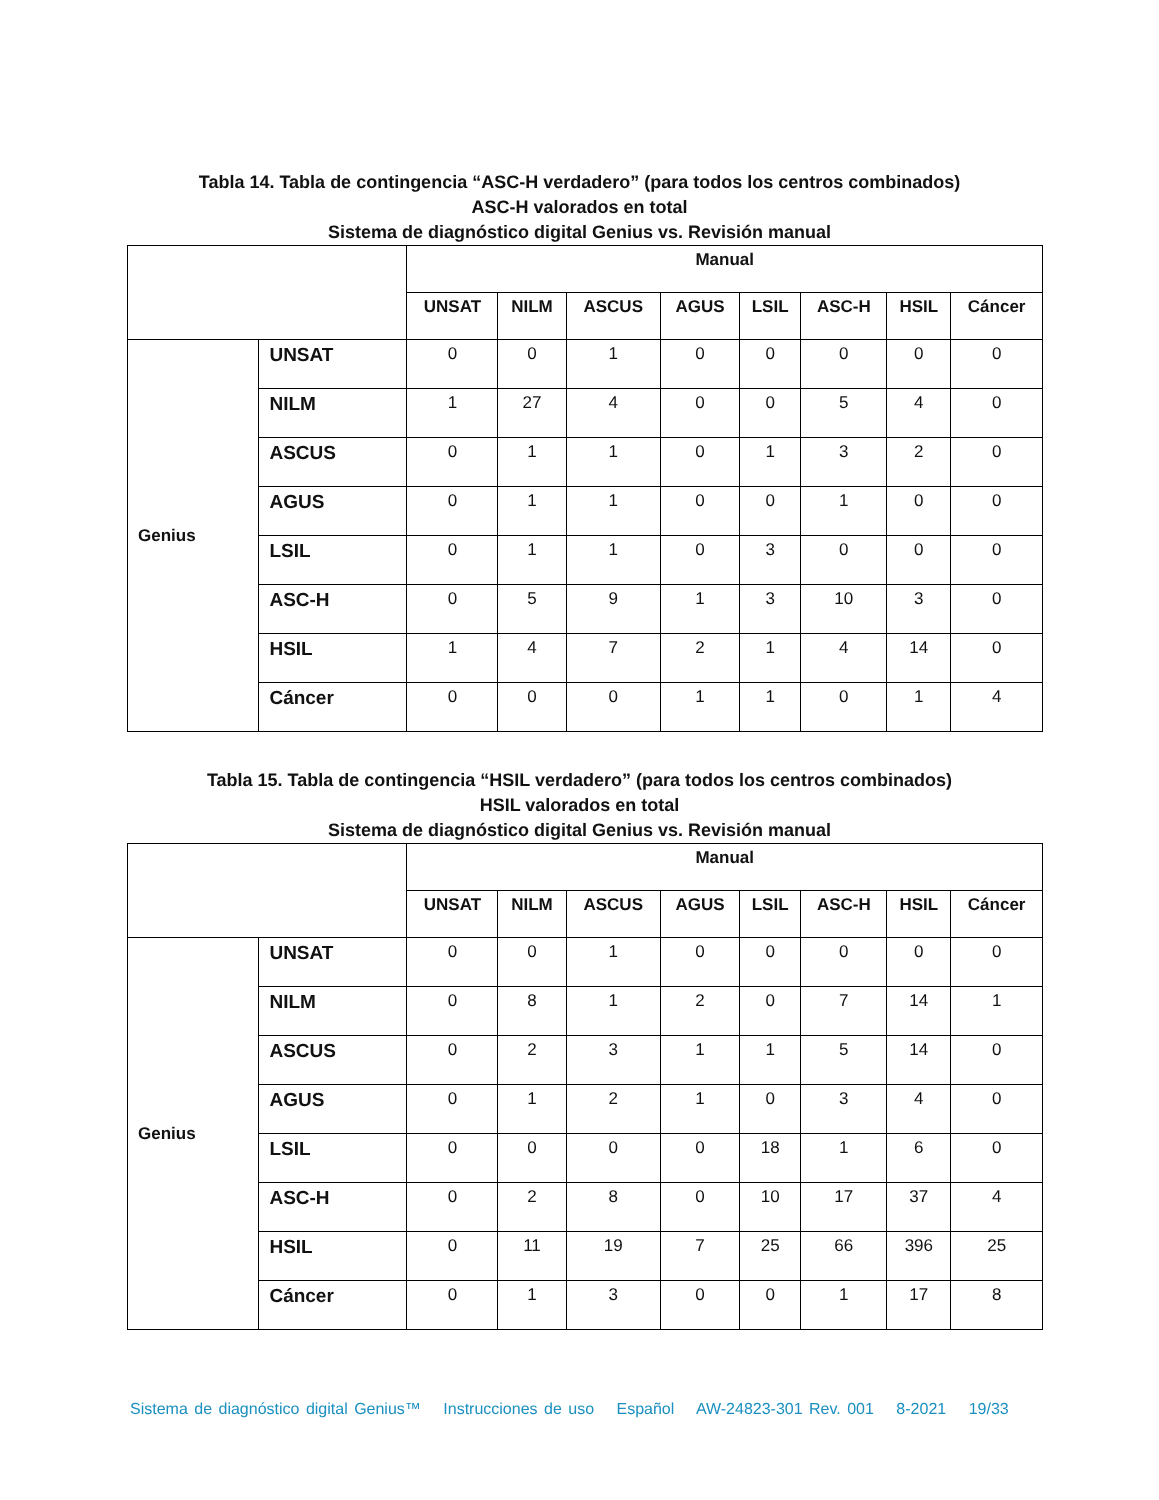Tabla 14. Tabla de contingencia “ASC-H verdadero” (para todos los centros combinados)
ASC-H valorados en total
Sistema de diagnóstico digital Genius vs. Revisión manual
| | | Manual | | | | | | | |
| --- | --- | --- | --- | --- | --- | --- | --- | --- | --- |
| | | UNSAT | NILM | ASCUS | AGUS | LSIL | ASC-H | HSIL | Cáncer |
| Genius | UNSAT | 0 | 0 | 1 | 0 | 0 | 0 | 0 | 0 |
| | NILM | 1 | 27 | 4 | 0 | 0 | 5 | 4 | 0 |
| | ASCUS | 0 | 1 | 1 | 0 | 1 | 3 | 2 | 0 |
| | AGUS | 0 | 1 | 1 | 0 | 0 | 1 | 0 | 0 |
| | LSIL | 0 | 1 | 1 | 0 | 3 | 0 | 0 | 0 |
| | ASC-H | 0 | 5 | 9 | 1 | 3 | 10 | 3 | 0 |
| | HSIL | 1 | 4 | 7 | 2 | 1 | 4 | 14 | 0 |
| | Cáncer | 0 | 0 | 0 | 1 | 1 | 0 | 1 | 4 |
Tabla 15. Tabla de contingencia “HSIL verdadero” (para todos los centros combinados)
HSIL valorados en total
Sistema de diagnóstico digital Genius vs. Revisión manual
| | | Manual | | | | | | | |
| --- | --- | --- | --- | --- | --- | --- | --- | --- | --- |
| | | UNSAT | NILM | ASCUS | AGUS | LSIL | ASC-H | HSIL | Cáncer |
| Genius | UNSAT | 0 | 0 | 1 | 0 | 0 | 0 | 0 | 0 |
| | NILM | 0 | 8 | 1 | 2 | 0 | 7 | 14 | 1 |
| | ASCUS | 0 | 2 | 3 | 1 | 1 | 5 | 14 | 0 |
| | AGUS | 0 | 1 | 2 | 1 | 0 | 3 | 4 | 0 |
| | LSIL | 0 | 0 | 0 | 0 | 18 | 1 | 6 | 0 |
| | ASC-H | 0 | 2 | 8 | 0 | 10 | 17 | 37 | 4 |
| | HSIL | 0 | 11 | 19 | 7 | 25 | 66 | 396 | 25 |
| | Cáncer | 0 | 1 | 3 | 0 | 0 | 1 | 17 | 8 |
Sistema de diagnóstico digital Genius™ Instrucciones de uso Español AW-24823-301 Rev. 001 8-2021 19/33